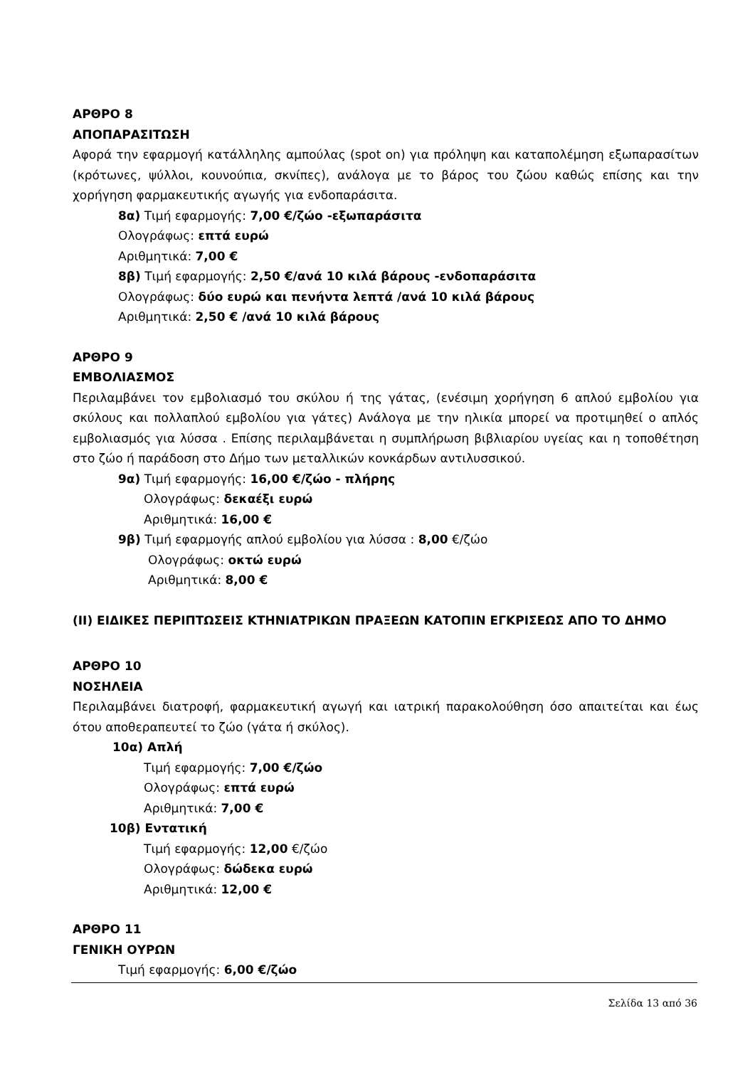ΑΡΘΡΟ 8
ΑΠΟΠΑΡΑΣΙΤΩΣΗ
Αφορά την εφαρμογή κατάλληλης αμπούλας (spot on) για πρόληψη και καταπολέμηση εξωπαρασίτων (κρότωνες, ψύλλοι, κουνούπια, σκνίπες), ανάλογα με το βάρος του ζώου καθώς επίσης και την χορήγηση φαρμακευτικής αγωγής για ενδοπαράσιτα.
8α) Τιμή εφαρμογής: 7,00 €/ζώο -εξωπαράσιτα
Ολογράφως: επτά ευρώ
Αριθμητικά: 7,00 €
8β) Τιμή εφαρμογής: 2,50 €/ανά 10 κιλά βάρους -ενδοπαράσιτα
Ολογράφως: δύο ευρώ και πενήντα λεπτά /ανά 10 κιλά βάρους
Αριθμητικά: 2,50 € /ανά 10 κιλά βάρους
ΑΡΘΡΟ 9
ΕΜΒΟΛΙΑΣΜΟΣ
Περιλαμβάνει τον εμβολιασμό του σκύλου ή της γάτας, (ενέσιμη χορήγηση 6 απλού εμβολίου για σκύλους και πολλαπλού εμβολίου για γάτες) Ανάλογα με την ηλικία μπορεί να προτιμηθεί ο απλός εμβολιασμός για λύσσα . Επίσης περιλαμβάνεται η συμπλήρωση βιβλιαρίου υγείας και η τοποθέτηση στο ζώο ή παράδοση στο Δήμο των μεταλλικών κονκάρδων αντιλυσσικού.
9α) Τιμή εφαρμογής: 16,00 €/ζώο - πλήρης
Ολογράφως: δεκαέξι ευρώ
Αριθμητικά: 16,00 €
9β) Τιμή εφαρμογής απλού εμβολίου για λύσσα : 8,00 €/ζώο
Ολογράφως: οκτώ ευρώ
Αριθμητικά: 8,00 €
(ΙΙ) ΕΙΔΙΚΕΣ ΠΕΡΙΠΤΩΣΕΙΣ ΚΤΗΝΙΑΤΡΙΚΩΝ ΠΡΑΞΕΩΝ ΚΑΤΟΠΙΝ ΕΓΚΡΙΣΕΩΣ ΑΠΟ ΤΟ ΔΗΜΟ
ΑΡΘΡΟ 10
ΝΟΣΗΛΕΙΑ
Περιλαμβάνει διατροφή, φαρμακευτική αγωγή και ιατρική παρακολούθηση όσο απαιτείται και έως ότου αποθεραπευτεί το ζώο (γάτα ή σκύλος).
10α) Απλή
Τιμή εφαρμογής: 7,00 €/ζώο
Ολογράφως: επτά ευρώ
Αριθμητικά: 7,00 €
10β) Εντατική
Τιμή εφαρμογής: 12,00 €/ζώο
Ολογράφως: δώδεκα ευρώ
Αριθμητικά: 12,00 €
ΑΡΘΡΟ 11
ΓΕΝΙΚΗ ΟΥΡΩΝ
Τιμή εφαρμογής: 6,00 €/ζώο
Σελίδα 13 από 36